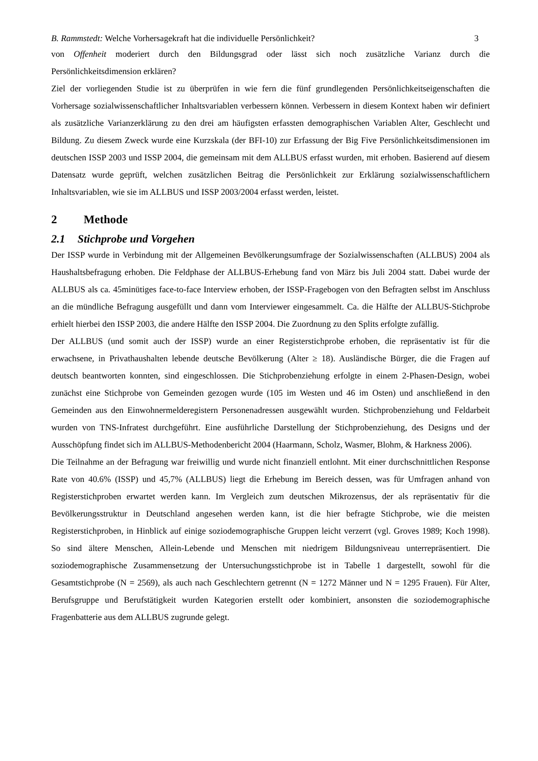B. Rammstedt: Welche Vorhersagekraft hat die individuelle Persönlichkeit? 3
von Offenheit moderiert durch den Bildungsgrad oder lässt sich noch zusätzliche Varianz durch die Persönlichkeitsdimension erklären?
Ziel der vorliegenden Studie ist zu überprüfen in wie fern die fünf grundlegenden Persönlichkeitseigenschaften die Vorhersage sozialwissenschaftlicher Inhaltsvariablen verbessern können. Verbessern in diesem Kontext haben wir definiert als zusätzliche Varianzerklärung zu den drei am häufigsten erfassten demographischen Variablen Alter, Geschlecht und Bildung. Zu diesem Zweck wurde eine Kurzskala (der BFI-10) zur Erfassung der Big Five Persönlichkeitsdimensionen im deutschen ISSP 2003 und ISSP 2004, die gemeinsam mit dem ALLBUS erfasst wurden, mit erhoben. Basierend auf diesem Datensatz wurde geprüft, welchen zusätzlichen Beitrag die Persönlichkeit zur Erklärung sozialwissenschaftlichern Inhaltsvariablen, wie sie im ALLBUS und ISSP 2003/2004 erfasst werden, leistet.
2 Methode
2.1 Stichprobe und Vorgehen
Der ISSP wurde in Verbindung mit der Allgemeinen Bevölkerungsumfrage der Sozialwissenschaften (ALLBUS) 2004 als Haushaltsbefragung erhoben. Die Feldphase der ALLBUS-Erhebung fand von März bis Juli 2004 statt. Dabei wurde der ALLBUS als ca. 45minütiges face-to-face Interview erhoben, der ISSP-Fragebogen von den Befragten selbst im Anschluss an die mündliche Befragung ausgefüllt und dann vom Interviewer eingesammelt. Ca. die Hälfte der ALLBUS-Stichprobe erhielt hierbei den ISSP 2003, die andere Hälfte den ISSP 2004. Die Zuordnung zu den Splits erfolgte zufällig.
Der ALLBUS (und somit auch der ISSP) wurde an einer Registerstichprobe erhoben, die repräsentativ ist für die erwachsene, in Privathaushalten lebende deutsche Bevölkerung (Alter ≥ 18). Ausländische Bürger, die die Fragen auf deutsch beantworten konnten, sind eingeschlossen. Die Stichprobenziehung erfolgte in einem 2-Phasen-Design, wobei zunächst eine Stichprobe von Gemeinden gezogen wurde (105 im Westen und 46 im Osten) und anschließend in den Gemeinden aus den Einwohnermelderegistern Personenadressen ausgewählt wurden. Stichprobenziehung und Feldarbeit wurden von TNS-Infratest durchgeführt. Eine ausführliche Darstellung der Stichprobenziehung, des Designs und der Ausschöpfung findet sich im ALLBUS-Methodenbericht 2004 (Haarmann, Scholz, Wasmer, Blohm, & Harkness 2006).
Die Teilnahme an der Befragung war freiwillig und wurde nicht finanziell entlohnt. Mit einer durchschnittlichen Response Rate von 40.6% (ISSP) und 45,7% (ALLBUS) liegt die Erhebung im Bereich dessen, was für Umfragen anhand von Registerstichproben erwartet werden kann. Im Vergleich zum deutschen Mikrozensus, der als repräsentativ für die Bevölkerungsstruktur in Deutschland angesehen werden kann, ist die hier befragte Stichprobe, wie die meisten Registerstichproben, in Hinblick auf einige soziodemographische Gruppen leicht verzerrt (vgl. Groves 1989; Koch 1998). So sind ältere Menschen, Allein-Lebende und Menschen mit niedrigem Bildungsniveau unterrepräsentiert. Die soziodemographische Zusammensetzung der Untersuchungsstichprobe ist in Tabelle 1 dargestellt, sowohl für die Gesamtstichprobe (N = 2569), als auch nach Geschlechtern getrennt (N = 1272 Männer und N = 1295 Frauen). Für Alter, Berufsgruppe und Berufstätigkeit wurden Kategorien erstellt oder kombiniert, ansonsten die soziodemographische Fragenbatterie aus dem ALLBUS zugrunde gelegt.